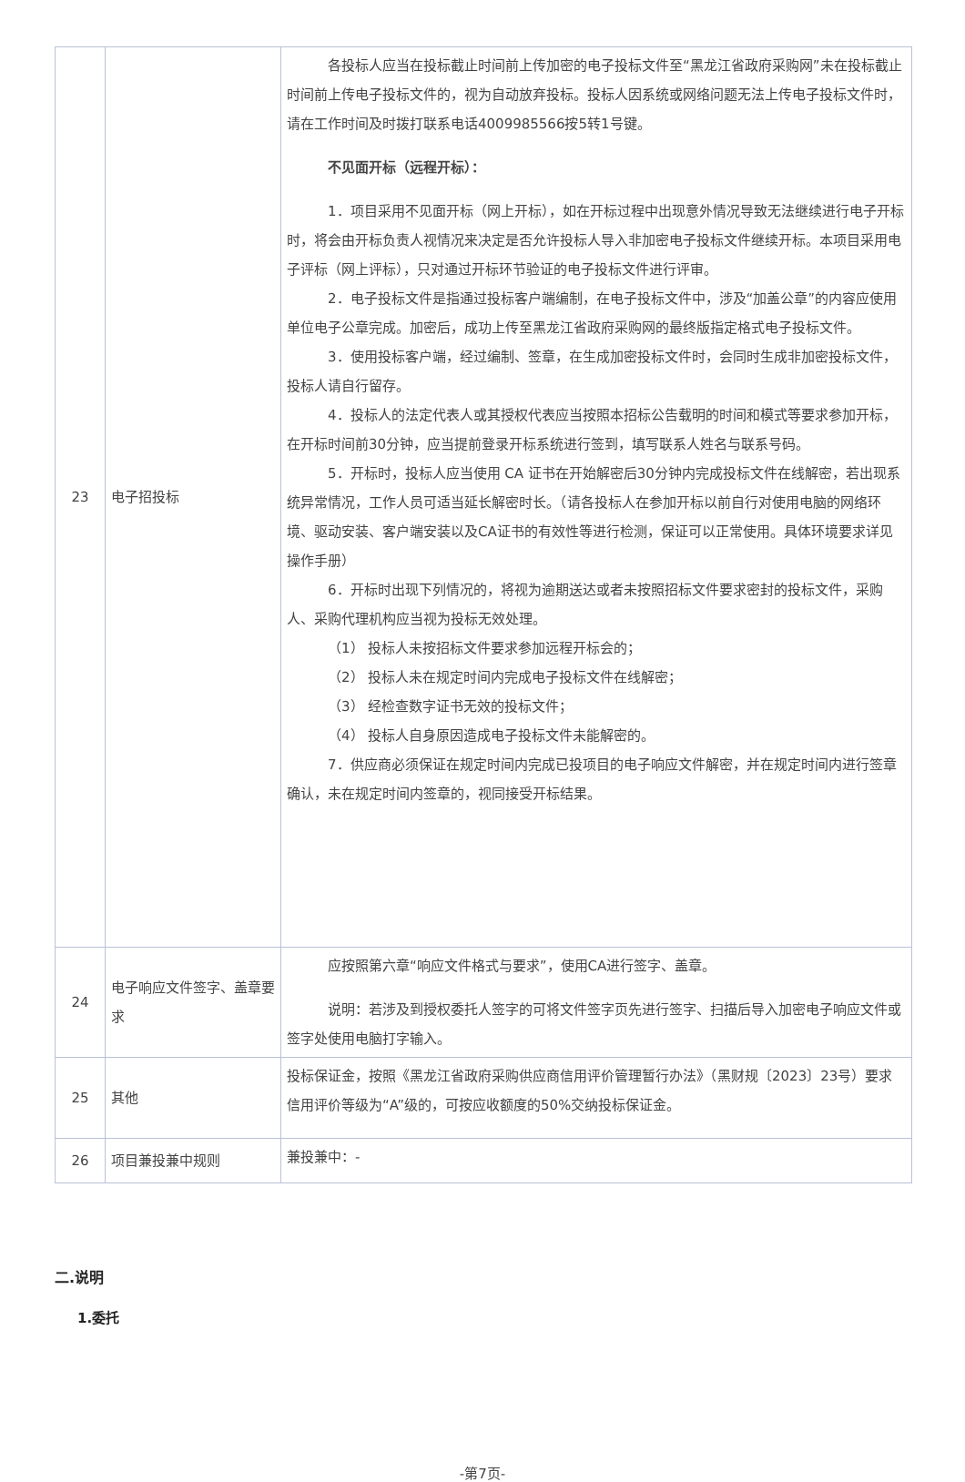| 23 | 电子招投标 | 各投标人应当在投标截止时间前上传加密的电子投标文件至“黑龙江省政府采购网”未在投标截止时间前上传电子投标文件的，视为自动放弃投标。投标人因系统或网络问题无法上传电子投标文件时，请在工作时间及时拨打联系电话4009985566按5转1号键。 不见面开标（远程开标）： 1．项目采用不见面开标（网上开标），如在开标过程中出现意外情况导致无法继续进行电子开标时，将会由开标负责人视情况来决定是否允许投标人导入非加密电子投标文件继续开标。本项目采用电子评标（网上评标），只对通过开标环节验证的电子投标文件进行评审。 2．电子投标文件是指通过投标客户端编制，在电子投标文件中，涉及“加盖公章”的内容应使用单位电子公章完成。加密后，成功上传至黑龙江省政府采购网的最终版指定格式电子投标文件。 3．使用投标客户端，经过编制、签章，在生成加密投标文件时，会同时生成非加密投标文件，投标人请自行留存。 4．投标人的法定代表人或其授权代表应当按照本招标公告载明的时间和模式等要求参加开标，在开标时间前30分钟，应当提前登录开标系统进行签到，填写联系人姓名与联系号码。 5．开标时，投标人应当使用 CA 证书在开始解密后30分钟内完成投标文件在线解密，若出现系统异常情况，工作人员可适当延长解密时长。（请各投标人在参加开标以前自行对使用电脑的网络环境、驱动安装、客户端安装以及CA证书的有效性等进行检测，保证可以正常使用。具体环境要求详见操作手册） 6．开标时出现下列情况的，将视为逾期送达或者未按照招标文件要求密封的投标文件，采购人、采购代理机构应当视为投标无效处理。 （1） 投标人未按招标文件要求参加远程开标会的； （2） 投标人未在规定时间内完成电子投标文件在线解密； （3） 经检查数字证书无效的投标文件； （4） 投标人自身原因造成电子投标文件未能解密的。 7．供应商必须保证在规定时间内完成已投项目的电子响应文件解密，并在规定时间内进行签章确认，未在规定时间内签章的，视同接受开标结果。 |
| 24 | 电子响应文件签字、盖章要求 | 应按照第六章“响应文件格式与要求”，使用CA进行签字、盖章。 说明：若涉及到授权委托人签字的可将文件签字页先进行签字、扫描后导入加密电子响应文件或签字处使用电脑打字输入。 |
| 25 | 其他 | 投标保证金，按照《黑龙江省政府采购供应商信用评价管理暂行办法》（黑财规〔2023〕23号）要求信用评价等级为“A”级的，可按应收额度的50%交纳投标保证金。 |
| 26 | 项目兼投兼中规则 | 兼投兼中：- |
二.说明
1.委托
-第7页-